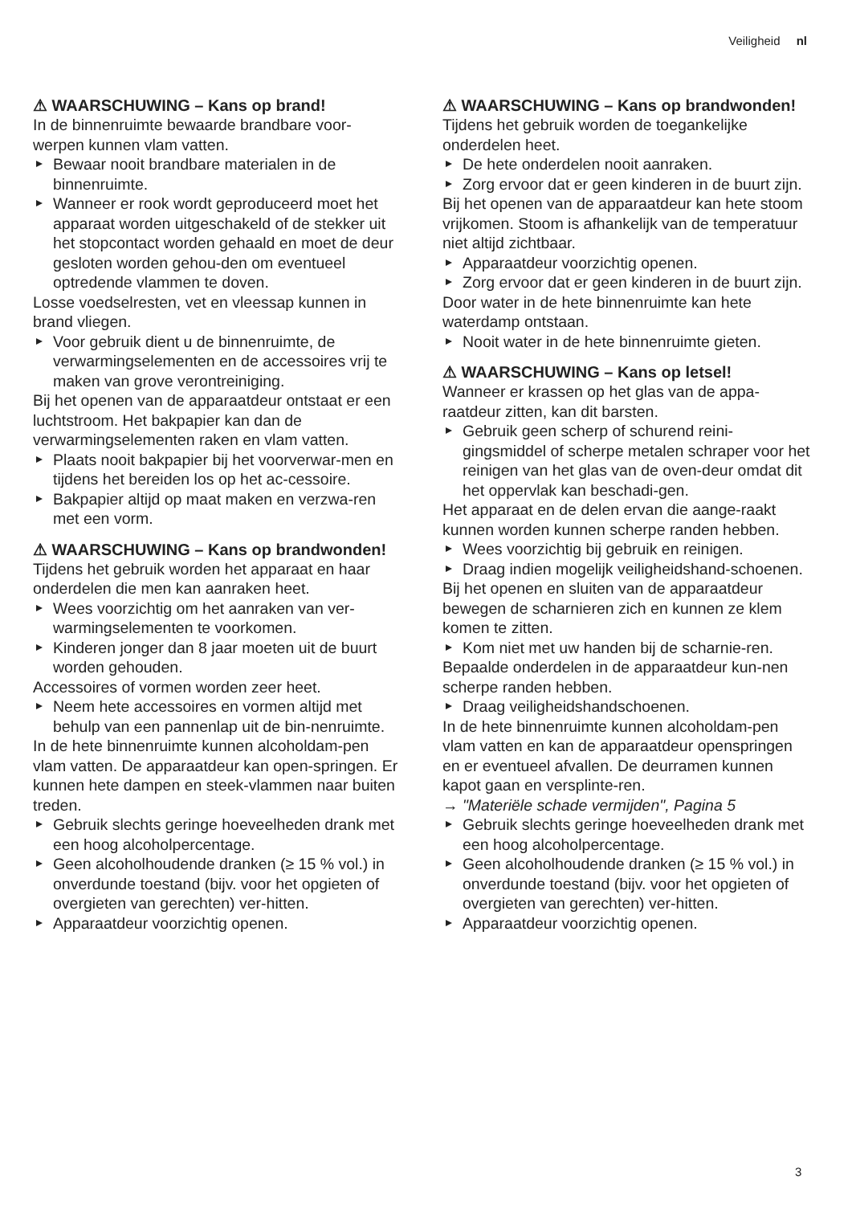Veiligheid nl
⚠ WAARSCHUWING – Kans op brand!
In de binnenruimte bewaarde brandbare voor-werpen kunnen vlam vatten.
Bewaar nooit brandbare materialen in de binnenruimte.
Wanneer er rook wordt geproduceerd moet het apparaat worden uitgeschakeld of de stekker uit het stopcontact worden gehaald en moet de deur gesloten worden gehou-den om eventueel optredende vlammen te doven.
Losse voedselresten, vet en vleessap kunnen in brand vliegen.
Voor gebruik dient u de binnenruimte, de verwarmingselementen en de accessoires vrij te maken van grove verontreiniging.
Bij het openen van de apparaatdeur ontstaat er een luchtstroom. Het bakpapier kan dan de verwarmingselementen raken en vlam vatten.
Plaats nooit bakpapier bij het voorverwar-men en tijdens het bereiden los op het ac-cessoire.
Bakpapier altijd op maat maken en verzwa-ren met een vorm.
⚠ WAARSCHUWING – Kans op brandwonden!
Tijdens het gebruik worden het apparaat en haar onderdelen die men kan aanraken heet.
Wees voorzichtig om het aanraken van ver-warmingselementen te voorkomen.
Kinderen jonger dan 8 jaar moeten uit de buurt worden gehouden.
Accessoires of vormen worden zeer heet.
Neem hete accessoires en vormen altijd met behulp van een pannenlap uit de bin-nenruimte.
In de hete binnenruimte kunnen alcoholdam-pen vlam vatten. De apparaatdeur kan open-springen. Er kunnen hete dampen en steek-vlammen naar buiten treden.
Gebruik slechts geringe hoeveelheden drank met een hoog alcoholpercentage.
Geen alcoholhoudende dranken (≥ 15 % vol.) in onverdunde toestand (bijv. voor het opgieten of overgieten van gerechten) ver-hitten.
Apparaatdeur voorzichtig openen.
⚠ WAARSCHUWING – Kans op brandwonden!
Tijdens het gebruik worden de toegankelijke onderdelen heet.
De hete onderdelen nooit aanraken.
Zorg ervoor dat er geen kinderen in de buurt zijn.
Bij het openen van de apparaatdeur kan hete stoom vrijkomen. Stoom is afhankelijk van de temperatuur niet altijd zichtbaar.
Apparaatdeur voorzichtig openen.
Zorg ervoor dat er geen kinderen in de buurt zijn.
Door water in de hete binnenruimte kan hete waterdamp ontstaan.
Nooit water in de hete binnenruimte gieten.
⚠ WAARSCHUWING – Kans op letsel!
Wanneer er krassen op het glas van de appa-raatdeur zitten, kan dit barsten.
Gebruik geen scherp of schurend reini-gingsmiddel of scherpe metalen schraper voor het reinigen van het glas van de oven-deur omdat dit het oppervlak kan beschadi-gen.
Het apparaat en de delen ervan die aange-raakt kunnen worden kunnen scherpe randen hebben.
Wees voorzichtig bij gebruik en reinigen.
Draag indien mogelijk veiligheidshand-schoenen.
Bij het openen en sluiten van de apparaatdeur bewegen de scharnieren zich en kunnen ze klem komen te zitten.
Kom niet met uw handen bij de scharnie-ren.
Bepaalde onderdelen in de apparaatdeur kun-nen scherpe randen hebben.
Draag veiligheidshandschoenen.
In de hete binnenruimte kunnen alcoholdam-pen vlam vatten en kan de apparaatdeur openspringen en er eventueel afvallen. De deurramen kunnen kapot gaan en versplinte-ren.
→ "Materiële schade vermijden", Pagina 5
Gebruik slechts geringe hoeveelheden drank met een hoog alcoholpercentage.
Geen alcoholhoudende dranken (≥ 15 % vol.) in onverdunde toestand (bijv. voor het opgieten of overgieten van gerechten) ver-hitten.
Apparaatdeur voorzichtig openen.
3